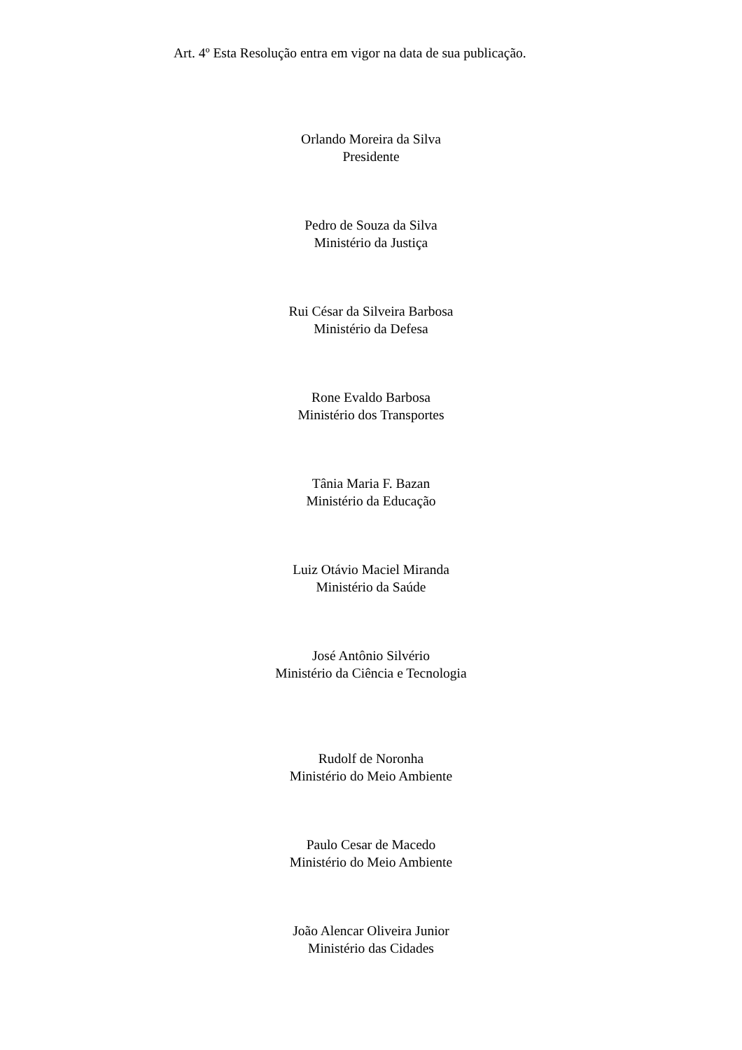Art. 4º Esta Resolução entra em vigor na data de sua publicação.
Orlando Moreira da Silva
Presidente
Pedro de Souza da Silva
Ministério da Justiça
Rui César da Silveira Barbosa
Ministério da Defesa
Rone Evaldo Barbosa
Ministério dos Transportes
Tânia Maria F. Bazan
Ministério da Educação
Luiz Otávio Maciel Miranda
Ministério da Saúde
José Antônio Silvério
Ministério da Ciência e Tecnologia
Rudolf de Noronha
Ministério do Meio Ambiente
Paulo Cesar de Macedo
Ministério do Meio Ambiente
João Alencar Oliveira Junior
Ministério das Cidades